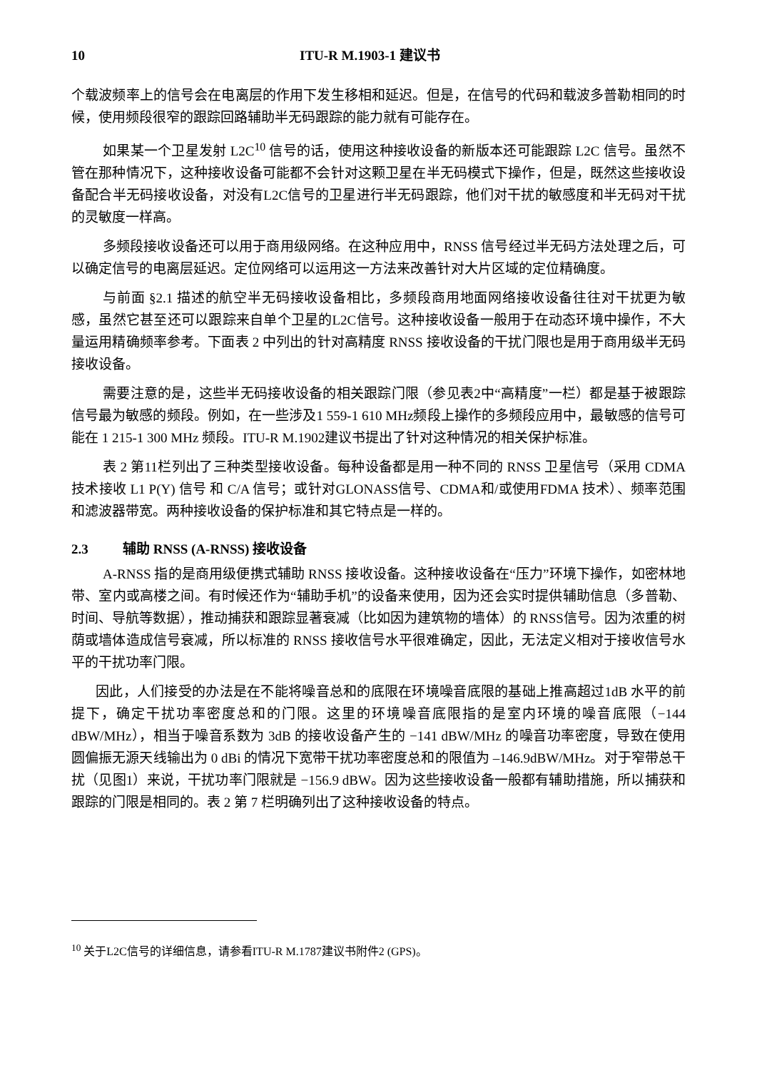10 ITU-R M.1903-1 建议书
个载波频率上的信号会在电离层的作用下发生移相和延迟。但是，在信号的代码和载波多普勒相同的时候，使用频段很窄的跟踪回路辅助半无码跟踪的能力就有可能存在。
如果某一个卫星发射 L2C<sup>10</sup> 信号的话，使用这种接收设备的新版本还可能跟踪 L2C 信号。虽然不管在那种情况下，这种接收设备可能都不会针对这颗卫星在半无码模式下操作，但是，既然这些接收设备配合半无码接收设备，对没有L2C信号的卫星进行半无码跟踪，他们对干扰的敏感度和半无码对干扰的灵敏度一样高。
多频段接收设备还可以用于商用级网络。在这种应用中，RNSS 信号经过半无码方法处理之后，可以确定信号的电离层延迟。定位网络可以运用这一方法来改善针对大片区域的定位精确度。
与前面 §2.1 描述的航空半无码接收设备相比，多频段商用地面网络接收设备往往对干扰更为敏感，虽然它甚至还可以跟踪来自单个卫星的L2C信号。这种接收设备一般用于在动态环境中操作，不大量运用精确频率参考。下面表 2 中列出的针对高精度 RNSS 接收设备的干扰门限也是用于商用级半无码接收设备。
需要注意的是，这些半无码接收设备的相关跟踪门限（参见表2中“高精度”一栏）都是基于被跟踪信号最为敏感的频段。例如，在一些涉及1 559-1 610 MHz频段上操作的多频段应用中，最敏感的信号可能在 1 215-1 300 MHz 频段。ITU-R M.1902建议书提出了针对这种情况的相关保护标准。
表 2 第11栏列出了三种类型接收设备。每种设备都是用一种不同的 RNSS 卫星信号（采用 CDMA 技术接收 L1 P(Y) 信号 和 C/A 信号；或针对GLONASS信号、CDMA和/或使用FDMA 技术）、频率范围和滤波器带宽。两种接收设备的保护标准和其它特点是一样的。
2.3 辅助 RNSS (A-RNSS) 接收设备
A-RNSS 指的是商用级便携式辅助 RNSS 接收设备。这种接收设备在“压力”环境下操作，如密林地带、室内或高楼之间。有时候还作为“辅助手机”的设备来使用，因为还会实时提供辅助信息（多普勒、时间、导航等数据），推动捕获和跟踪显著衰减（比如因为建筑物的墙体）的 RNSS信号。因为浓重的树荫或墙体造成信号衰减，所以标准的 RNSS 接收信号水平很难确定，因此，无法定义相对于接收信号水平的干扰功率门限。
因此，人们接受的办法是在不能将噪音总和的底限在环境噪音底限的基础上推高超过1dB 水平的前提下，确定干扰功率密度总和的门限。这里的环境噪音底限指的是室内环境的噪音底限（−144 dBW/MHz），相当于噪音系数为 3dB 的接收设备产生的 −141 dBW/MHz 的噪音功率密度，导致在使用圆偏振无源天线输出为 0 dBi 的情况下宽带干扰功率密度总和的限值为 –146.9dBW/MHz。对于窄带总干扰（见图1）来说，干扰功率门限就是 −156.9 dBW。因为这些接收设备一般都有辅助措施，所以捕获和跟踪的门限是相同的。表 2 第 7 栏明确列出了这种接收设备的特点。
<sup>10</sup> 关于L2C信号的详细信息，请参看ITU-R M.1787建议书附件2 (GPS)。